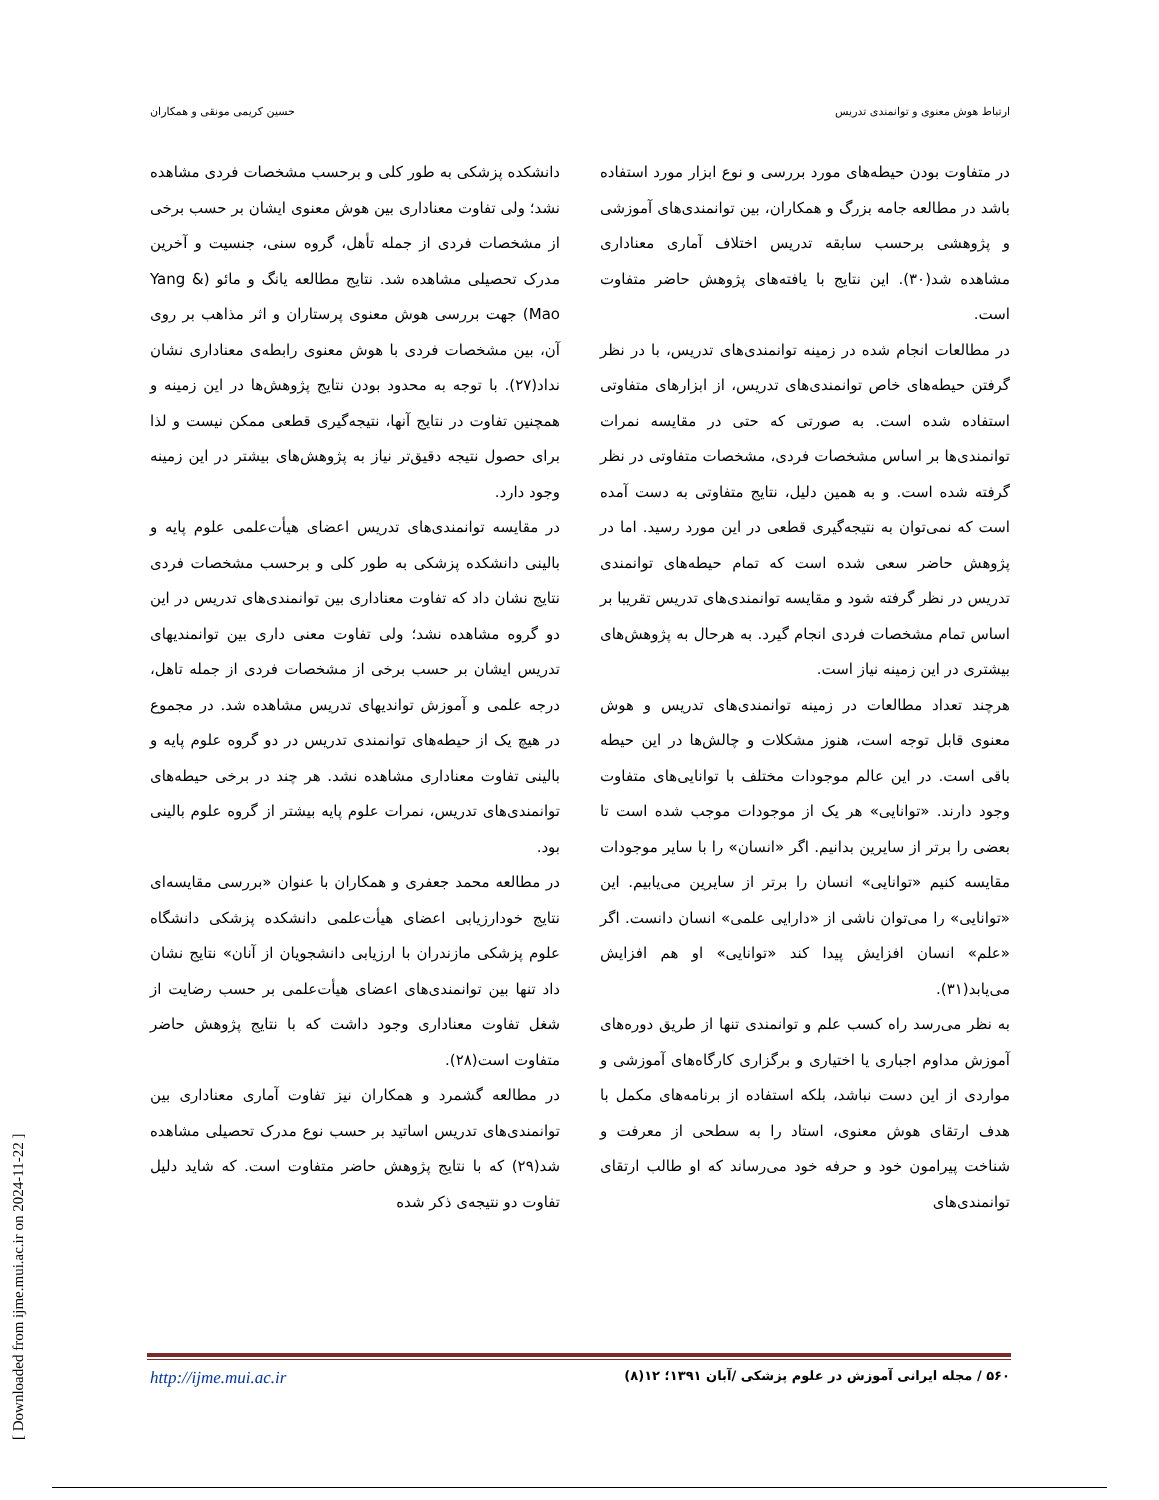ارتباط هوش معنوی و توانمندی تدریس حسین کریمی مونقی و همکاران
دانشکده پزشکی به طور کلی و برحسب مشخصات فردی مشاهده نشد؛ ولی تفاوت معناداری بین هوش معنوی ایشان بر حسب برخی از مشخصات فردی از جمله تأهل، گروه سنی، جنسیت و آخرین مدرک تحصیلی مشاهده شد. نتایج مطالعه یانگ و مائو (Yang & Mao) جهت بررسی هوش معنوی پرستاران و اثر مذاهب بر روی آن، بین مشخصات فردی با هوش معنوی رابطه‌ی معناداری نشان نداد(۲۷). با توجه به محدود بودن نتایج پژوهش‌ها در این زمینه و همچنین تفاوت در نتایج آنها، نتیجه‌گیری قطعی ممکن نیست و لذا برای حصول نتیجه دقیق‌تر نیاز به پژوهش‌های بیشتر در این زمینه وجود دارد.
در مقایسه توانمندی‌های تدریس اعضای هیأت‌علمی علوم پایه و بالینی دانشکده پزشکی به طور کلی و برحسب مشخصات فردی نتایج نشان داد که تفاوت معناداری بین توانمندی‌های تدریس در این دو گروه مشاهده نشد؛ ولی تفاوت معنی داری بین توانمندیهای تدریس ایشان بر حسب برخی از مشخصات فردی از جمله تاهل، درجه علمی و آموزش توانديهاى تدريس مشاهده شد. در مجموع در هیچ یک از حیطه‌های توانمندی تدریس در دو گروه علوم پایه و بالینی تفاوت معناداری مشاهده نشد. هر چند در برخی حیطه‌های توانمندی‌های تدریس، نمرات علوم پایه بیشتر از گروه علوم بالینی بود.
در مطالعه محمد جعفری و همکاران با عنوان «بررسی مقایسه‌ای نتایج خودارزیابی اعضای هیأت‌علمی دانشکده پزشکی دانشگاه علوم پزشکی مازندران با ارزیابی دانشجویان از آنان» نتایج نشان داد تنها بین توانمندی‌های اعضای هیأت‌علمی بر حسب رضایت از شغل تفاوت معناداری وجود داشت که با نتایج پژوهش حاضر متفاوت است(۲۸).
در مطالعه گشمرد و همکاران نیز تفاوت آماری معناداری بین توانمندی‌های تدریس اساتید بر حسب نوع مدرک تحصیلی مشاهده شد(۲۹) که با نتایج پژوهش حاضر متفاوت است. که شاید دلیل تفاوت دو نتیجه‌ی ذکر شده
در متفاوت بودن حیطه‌های مورد بررسی و نوع ابزار مورد استفاده باشد در مطالعه جامه بزرگ و همکاران، بین توانمندی‌های آموزشی و پژوهشی برحسب سابقه تدریس اختلاف آماری معناداری مشاهده شد(۳۰). این نتایج با یافته‌های پژوهش حاضر متفاوت است.
در مطالعات انجام شده در زمینه توانمندی‌های تدریس، با در نظر گرفتن حیطه‌های خاص توانمندی‌های تدریس، از ابزارهای متفاوتی استفاده شده است. به صورتی که حتی در مقایسه نمرات توانمندی‌ها بر اساس مشخصات فردی، مشخصات متفاوتی در نظر گرفته شده است. و به همین دلیل، نتایج متفاوتی به دست آمده است که نمی‌توان به نتیجه‌گیری قطعی در این مورد رسید. اما در پژوهش حاضر سعی شده است که تمام حیطه‌های توانمندی تدریس در نظر گرفته شود و مقایسه توانمندی‌های تدریس تقریبا بر اساس تمام مشخصات فردی انجام گیرد. به هرحال به پژوهش‌های بیشتری در این زمینه نیاز است.
هرچند تعداد مطالعات در زمینه توانمندی‌های تدریس و هوش معنوی قابل توجه است، هنوز مشکلات و چالش‌ها در این حیطه باقی است. در این عالم موجودات مختلف با توانایی‌های متفاوت وجود دارند. «توانایی» هر یک از موجودات موجب شده است تا بعضی را برتر از سایرین بدانیم. اگر «انسان» را با سایر موجودات مقایسه کنیم «توانایی» انسان را برتر از سایرین می‌یابیم. این «توانایی» را می‌توان ناشی از «دارایی علمی» انسان دانست. اگر «علم» انسان افزایش پیدا کند «توانایی» او هم افزایش می‌یابد(۳۱).
به نظر می‌رسد راه کسب علم و توانمندی تنها از طریق دوره‌های آموزش مداوم اجباری یا اختیاری و برگزاری کارگاه‌های آموزشی و مواردی از این دست نباشد، بلکه استفاده از برنامه‌های مکمل با هدف ارتقای هوش معنوی، استاد را به سطحی از معرفت و شناخت پیرامون خود و حرفه خود می‌رساند که او طالب ارتقای توانمندی‌های
http://ijme.mui.ac.ir ۵۶۰ / مجله ایرانی آموزش در علوم پزشکی /آبان ۱۳۹۱؛ ۱۲(۸)
[ Downloaded from ijme.mui.ac.ir on 2024-11-22 ]